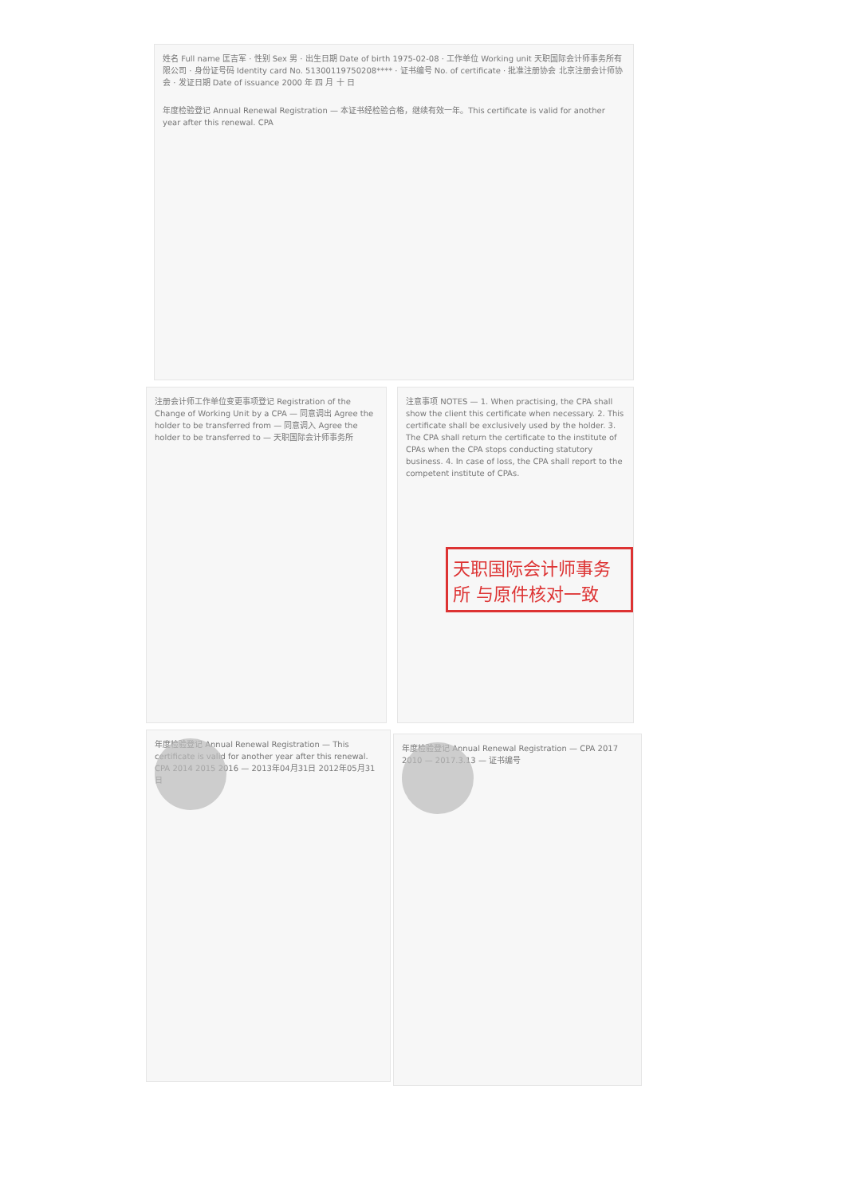姓名 Full name 匡吉军 · 性别 Sex 男 · 出生日期 Date of birth 1975-02-08 · 工作单位 Working unit 天职国际会计师事务所有限公司 · 身份证号码 Identity card No. 51300119750208**** · 证书编号 No. of certificate · 批准注册协会 北京注册会计师协会 · 发证日期 Date of issuance 2000 年 四 月 十 日
年度检验登记 Annual Renewal Registration — 本证书经检验合格，继续有效一年。This certificate is valid for another year after this renewal. CPA
注册会计师工作单位变更事项登记 Registration of the Change of Working Unit by a CPA — 同意调出 Agree the holder to be transferred from — 同意调入 Agree the holder to be transferred to — 天职国际会计师事务所
注意事项 NOTES — 1. When practising, the CPA shall show the client this certificate when necessary. 2. This certificate shall be exclusively used by the holder. 3. The CPA shall return the certificate to the institute of CPAs when the CPA stops conducting statutory business. 4. In case of loss, the CPA shall report to the competent institute of CPAs.
天职国际会计师事务所 与原件核对一致
年度检验登记 Annual Renewal Registration — This certificate is valid for another year after this renewal. CPA 2014 2015 2016 — 2013年04月31日 2012年05月31日
年度检验登记 Annual Renewal Registration — CPA 2017 2010 — 2017.3.13 — 证书编号